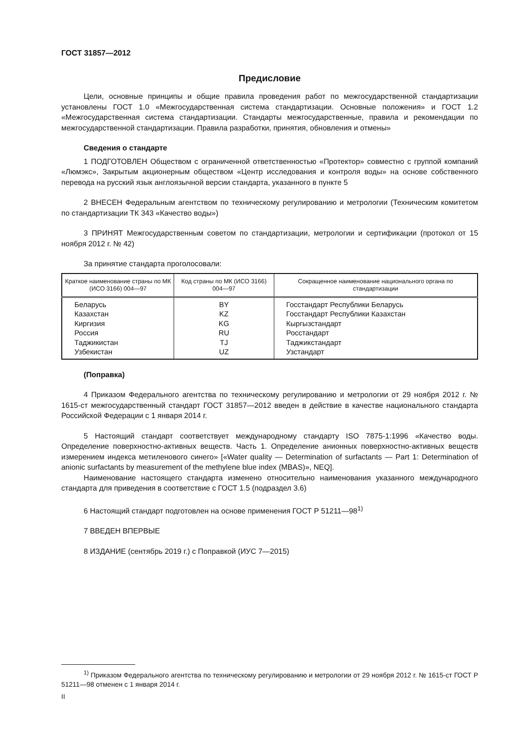ГОСТ 31857—2012
Предисловие
Цели, основные принципы и общие правила проведения работ по межгосударственной стандартизации установлены ГОСТ 1.0 «Межгосударственная система стандартизации. Основные положения» и ГОСТ 1.2 «Межгосударственная система стандартизации. Стандарты межгосударственные, правила и рекомендации по межгосударственной стандартизации. Правила разработки, принятия, обновления и отмены»
Сведения о стандарте
1 ПОДГОТОВЛЕН Обществом с ограниченной ответственностью «Протектор» совместно с группой компаний «Люмэкс», Закрытым акционерным обществом «Центр исследования и контроля воды» на основе собственного перевода на русский язык англоязычной версии стандарта, указанного в пункте 5
2 ВНЕСЕН Федеральным агентством по техническому регулированию и метрологии (Техническим комитетом по стандартизации ТК 343 «Качество воды»)
3 ПРИНЯТ Межгосударственным советом по стандартизации, метрологии и сертификации (протокол от 15 ноября 2012 г. № 42)
За принятие стандарта проголосовали:
| Краткое наименование страны по МК (ИСО 3166) 004—97 | Код страны по МК (ИСО 3166) 004—97 | Сокращенное наименование национального органа по стандартизации |
| --- | --- | --- |
| Беларусь Казахстан Киргизия Россия Таджикистан Узбекистан | BY KZ KG RU TJ UZ | Госстандарт Республики Беларусь Госстандарт Республики Казахстан Кыргызстандарт Росстандарт Таджикстандарт Узстандарт |
(Поправка)
4 Приказом Федерального агентства по техническому регулированию и метрологии от 29 ноября 2012 г. № 1615-ст межгосударственный стандарт ГОСТ 31857—2012 введен в действие в качестве национального стандарта Российской Федерации с 1 января 2014 г.
5 Настоящий стандарт соответствует международному стандарту ISO 7875-1:1996 «Качество воды. Определение поверхностно-активных веществ. Часть 1. Определение анионных поверхностно-активных веществ измерением индекса метиленового синего» [«Water quality — Determination of surfactants — Part 1: Determination of anionic surfactants by measurement of the methylene blue index (MBAS)», NEQ].
Наименование настоящего стандарта изменено относительно наименования указанного международного стандарта для приведения в соответствие с ГОСТ 1.5 (подраздел 3.6)
6 Настоящий стандарт подготовлен на основе применения ГОСТ Р 51211—98<sup>1)</sup>
7 ВВЕДЕН ВПЕРВЫЕ
8 ИЗДАНИЕ (сентябрь 2019 г.) с Поправкой (ИУС 7—2015)
<sup>1)</sup> Приказом Федерального агентства по техническому регулированию и метрологии от 29 ноября 2012 г. № 1615-ст ГОСТ Р 51211—98 отменен с 1 января 2014 г.
II